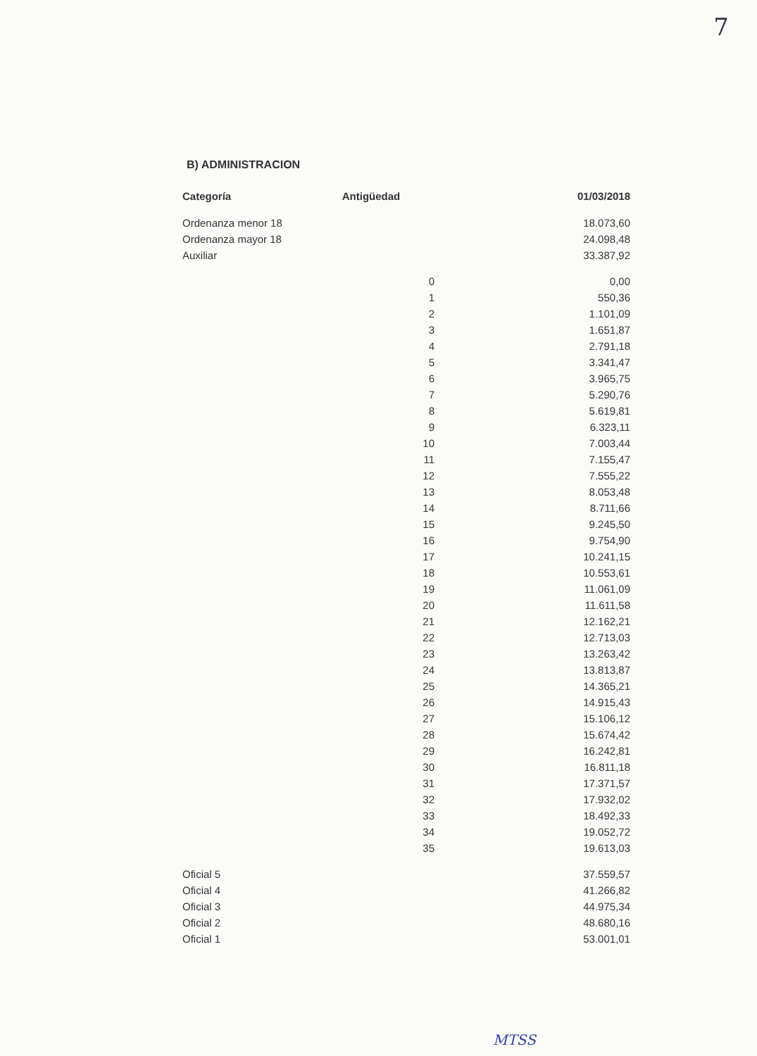7
B) ADMINISTRACION
| Categoría | Antigüedad | 01/03/2018 |
| --- | --- | --- |
| Ordenanza menor 18 | | 18.073,60 |
| Ordenanza mayor 18 | | 24.098,48 |
| Auxiliar | | 33.387,92 |
| | 0 | 0,00 |
| | 1 | 550,36 |
| | 2 | 1.101,09 |
| | 3 | 1.651,87 |
| | 4 | 2.791,18 |
| | 5 | 3.341,47 |
| | 6 | 3.965,75 |
| | 7 | 5.290,76 |
| | 8 | 5.619,81 |
| | 9 | 6.323,11 |
| | 10 | 7.003,44 |
| | 11 | 7.155,47 |
| | 12 | 7.555,22 |
| | 13 | 8.053,48 |
| | 14 | 8.711,66 |
| | 15 | 9.245,50 |
| | 16 | 9.754,90 |
| | 17 | 10.241,15 |
| | 18 | 10.553,61 |
| | 19 | 11.061,09 |
| | 20 | 11.611,58 |
| | 21 | 12.162,21 |
| | 22 | 12.713,03 |
| | 23 | 13.263,42 |
| | 24 | 13.813,87 |
| | 25 | 14.365,21 |
| | 26 | 14.915,43 |
| | 27 | 15.106,12 |
| | 28 | 15.674,42 |
| | 29 | 16.242,81 |
| | 30 | 16.811,18 |
| | 31 | 17.371,57 |
| | 32 | 17.932,02 |
| | 33 | 18.492,33 |
| | 34 | 19.052,72 |
| | 35 | 19.613,03 |
| Oficial 5 | | 37.559,57 |
| Oficial 4 | | 41.266,82 |
| Oficial 3 | | 44.975,34 |
| Oficial 2 | | 48.680,16 |
| Oficial 1 | | 53.001,01 |
MTSS